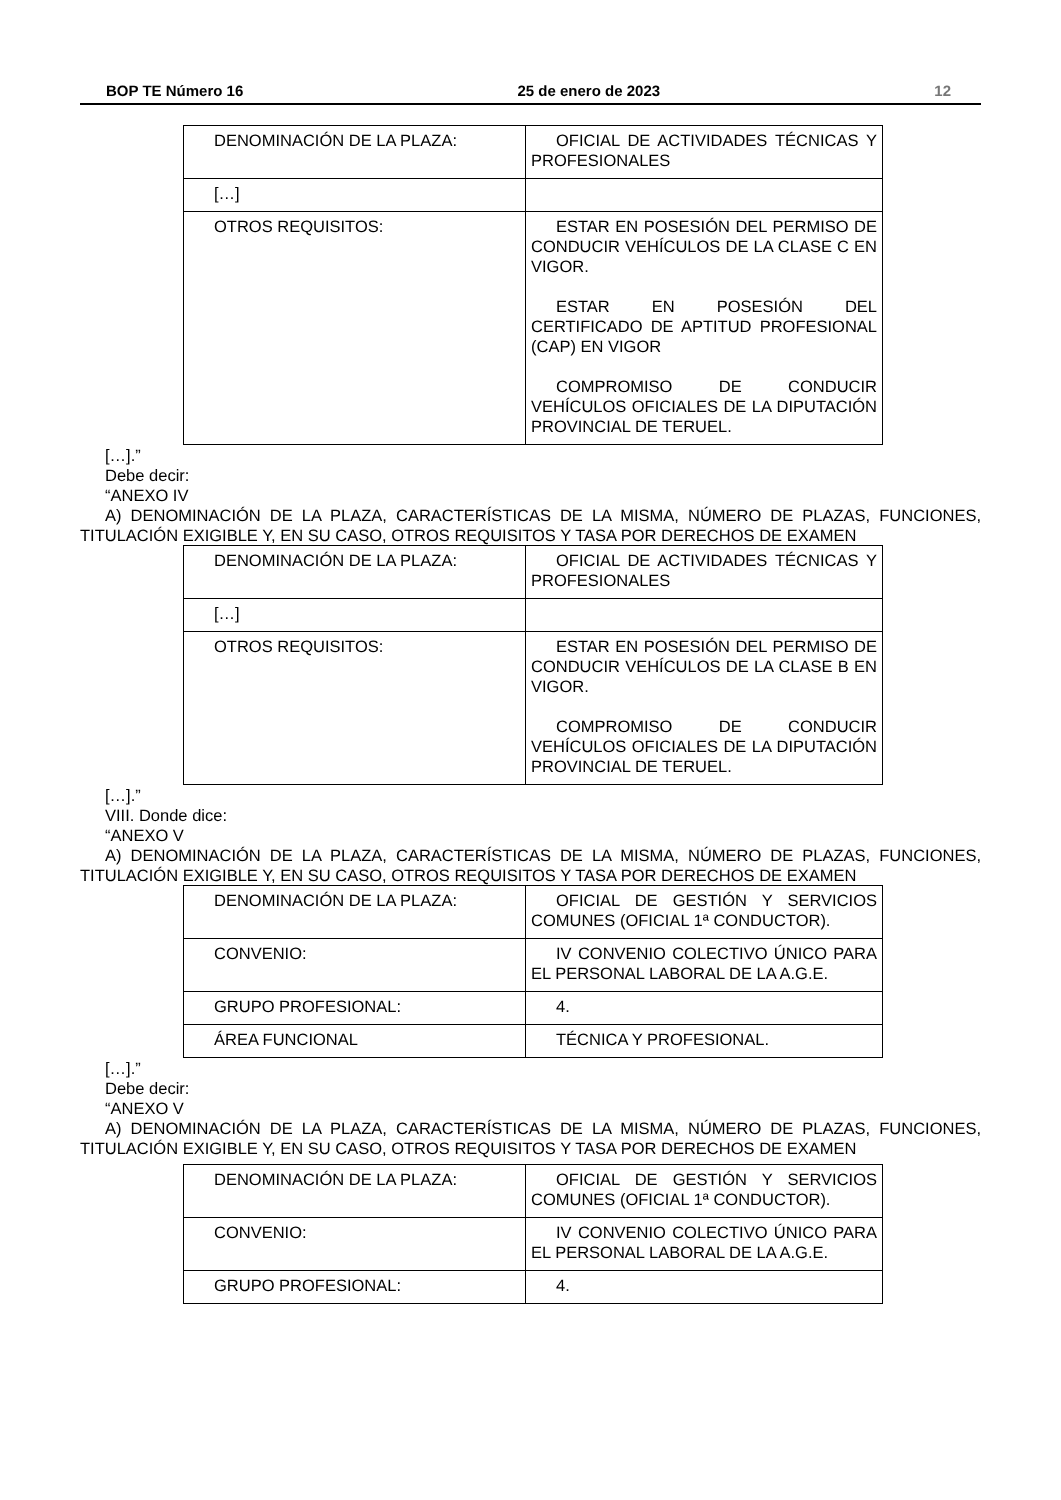BOP TE Número 16 25 de enero de 2023 12
| DENOMINACIÓN DE LA PLAZA: | OFICIAL DE ACTIVIDADES TÉCNICAS Y PROFESIONALES |
| […] | |
| OTROS REQUISITOS: | ESTAR EN POSESIÓN DEL PERMISO DE CONDUCIR VEHÍCULOS DE LA CLASE C EN VIGOR. ESTAR EN POSESIÓN DEL CERTIFICADO DE APTITUD PROFESIONAL (CAP) EN VIGOR COMPROMISO DE CONDUCIR VEHÍCULOS OFICIALES DE LA DIPUTACIÓN PROVINCIAL DE TERUEL. |
[…].”
Debe decir:
“ANEXO IV
A) DENOMINACIÓN DE LA PLAZA, CARACTERÍSTICAS DE LA MISMA, NÚMERO DE PLAZAS, FUNCIONES, TITULACIÓN EXIGIBLE Y, EN SU CASO, OTROS REQUISITOS Y TASA POR DERECHOS DE EXAMEN
| DENOMINACIÓN DE LA PLAZA: | OFICIAL DE ACTIVIDADES TÉCNICAS Y PROFESIONALES |
| […] | |
| OTROS REQUISITOS: | ESTAR EN POSESIÓN DEL PERMISO DE CONDUCIR VEHÍCULOS DE LA CLASE B EN VIGOR. COMPROMISO DE CONDUCIR VEHÍCULOS OFICIALES DE LA DIPUTACIÓN PROVINCIAL DE TERUEL. |
[…].”
VIII. Donde dice:
“ANEXO V
A) DENOMINACIÓN DE LA PLAZA, CARACTERÍSTICAS DE LA MISMA, NÚMERO DE PLAZAS, FUNCIONES, TITULACIÓN EXIGIBLE Y, EN SU CASO, OTROS REQUISITOS Y TASA POR DERECHOS DE EXAMEN
| DENOMINACIÓN DE LA PLAZA: | OFICIAL DE GESTIÓN Y SERVICIOS COMUNES (OFICIAL 1ª CONDUCTOR). |
| CONVENIO: | IV CONVENIO COLECTIVO ÚNICO PARA EL PERSONAL LABORAL DE LA A.G.E. |
| GRUPO PROFESIONAL: | 4. |
| ÁREA FUNCIONAL | TÉCNICA Y PROFESIONAL. |
[…].”
Debe decir:
“ANEXO V
A) DENOMINACIÓN DE LA PLAZA, CARACTERÍSTICAS DE LA MISMA, NÚMERO DE PLAZAS, FUNCIONES, TITULACIÓN EXIGIBLE Y, EN SU CASO, OTROS REQUISITOS Y TASA POR DERECHOS DE EXAMEN
| DENOMINACIÓN DE LA PLAZA: | OFICIAL DE GESTIÓN Y SERVICIOS COMUNES (OFICIAL 1ª CONDUCTOR). |
| CONVENIO: | IV CONVENIO COLECTIVO ÚNICO PARA EL PERSONAL LABORAL DE LA A.G.E. |
| GRUPO PROFESIONAL: | 4. |